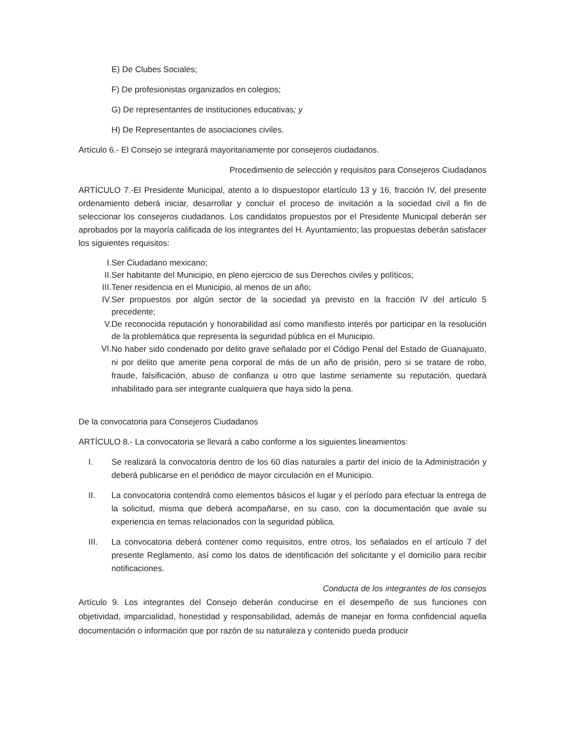E) De Clubes Sociales;
F) De profesionistas organizados en colegios;
G) De representantes de instituciones educativas; y
H) De Representantes de asociaciones civiles.
Artículo 6.- El Consejo se integrará mayoritariamente por consejeros ciudadanos.
Procedimiento de selección y requisitos para Consejeros Ciudadanos
ARTÍCULO 7.-El Presidente Municipal, atento a lo dispuestopor elartículo 13 y 16, fracción IV, del presente ordenamiento deberá iniciar, desarrollar y concluir el proceso de invitación a la sociedad civil a fin de seleccionar los consejeros ciudadanos. Los candidatos propuestos por el Presidente Municipal deberán ser aprobados por la mayoría calificada de los integrantes del H. Ayuntamiento; las propuestas deberán satisfacer los siguientes requisitos:
I. Ser Ciudadano mexicano;
II. Ser habitante del Municipio, en pleno ejercicio de sus Derechos civiles y políticos;
III. Tener residencia en el Municipio, al menos de un año;
IV. Ser propuestos por algún sector de la sociedad ya previsto en la fracción IV del artículo 5 precedente;
V. De reconocida reputación y honorabilidad así como manifiesto interés por participar en la resolución de la problemática que representa la seguridad pública en el Municipio.
VI. No haber sido condenado por delito grave señalado por el Código Penal del Estado de Guanajuato, ni por delito que amerite pena corporal de más de un año de prisión, pero si se tratare de robo, fraude, falsificación, abuso de confianza u otro que lastime seriamente su reputación, quedará inhabilitado para ser integrante cualquiera que haya sido la pena.
De la convocatoria para Consejeros Ciudadanos
ARTÍCULO 8.- La convocatoria se llevará a cabo conforme a los siguientes lineamientos:
I. Se realizará la convocatoria dentro de los 60 días naturales a partir del inicio de la Administración y deberá publicarse en el periódico de mayor circulación en el Municipio.
II. La convocatoria contendrá como elementos básicos el lugar y el período para efectuar la entrega de la solicitud, misma que deberá acompañarse, en su caso, con la documentación que avale su experiencia en temas relacionados con la seguridad pública.
III. La convocatoria deberá contener como requisitos, entre otros, los señalados en el artículo 7 del presente Reglamento, así como los datos de identificación del solicitante y el domicilio para recibir notificaciones.
Conducta de los integrantes de los consejos
Artículo 9. Los integrantes del Consejo deberán conducirse en el desempeño de sus funciones con objetividad, imparcialidad, honestidad y responsabilidad, además de manejar en forma confidencial aquella documentación o información que por razón de su naturaleza y contenido pueda producir